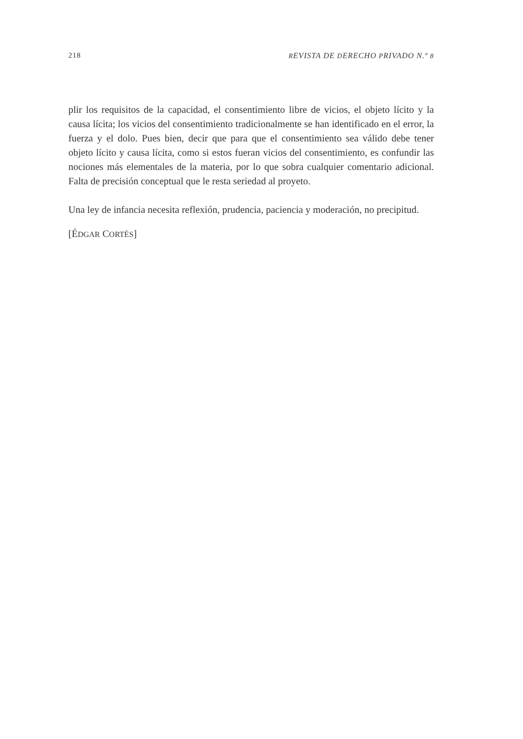218 REVISTA DE DERECHO PRIVADO N.º 8
plir los requisitos de la capacidad, el consentimiento libre de vicios, el objeto lícito y la causa lícita; los vicios del consentimiento tradicionalmente se han identificado en el error, la fuerza y el dolo. Pues bien, decir que para que el consentimiento sea válido debe tener objeto lícito y causa lícita, como si estos fueran vicios del consentimiento, es confundir las nociones más elementales de la materia, por lo que sobra cualquier comentario adicional. Falta de precisión conceptual que le resta seriedad al proyeto.
Una ley de infancia necesita reflexión, prudencia, paciencia y moderación, no precipitud.
[ÉDGAR CORTÉS]